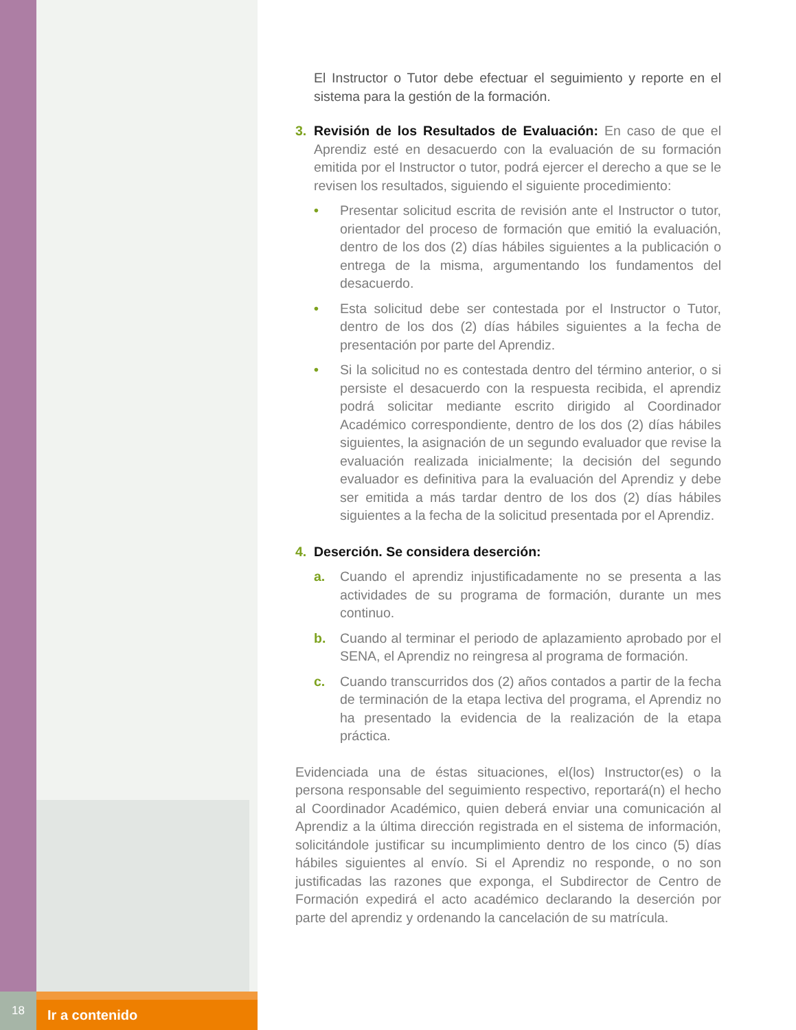El Instructor o Tutor debe efectuar el seguimiento y reporte en el sistema para la gestión de la formación.
3. Revisión de los Resultados de Evaluación: En caso de que el Aprendiz esté en desacuerdo con la evaluación de su formación emitida por el Instructor o tutor, podrá ejercer el derecho a que se le revisen los resultados, siguiendo el siguiente procedimiento:
• Presentar solicitud escrita de revisión ante el Instructor o tutor, orientador del proceso de formación que emitió la evaluación, dentro de los dos (2) días hábiles siguientes a la publicación o entrega de la misma, argumentando los fundamentos del desacuerdo.
• Esta solicitud debe ser contestada por el Instructor o Tutor, dentro de los dos (2) días hábiles siguientes a la fecha de presentación por parte del Aprendiz.
• Si la solicitud no es contestada dentro del término anterior, o si persiste el desacuerdo con la respuesta recibida, el aprendiz podrá solicitar mediante escrito dirigido al Coordinador Académico correspondiente, dentro de los dos (2) días hábiles siguientes, la asignación de un segundo evaluador que revise la evaluación realizada inicialmente; la decisión del segundo evaluador es definitiva para la evaluación del Aprendiz y debe ser emitida a más tardar dentro de los dos (2) días hábiles siguientes a la fecha de la solicitud presentada por el Aprendiz.
4. Deserción. Se considera deserción:
a. Cuando el aprendiz injustificadamente no se presenta a las actividades de su programa de formación, durante un mes continuo.
b. Cuando al terminar el periodo de aplazamiento aprobado por el SENA, el Aprendiz no reingresa al programa de formación.
c. Cuando transcurridos dos (2) años contados a partir de la fecha de terminación de la etapa lectiva del programa, el Aprendiz no ha presentado la evidencia de la realización de la etapa práctica.
Evidenciada una de éstas situaciones, el(los) Instructor(es) o la persona responsable del seguimiento respectivo, reportará(n) el hecho al Coordinador Académico, quien deberá enviar una comunicación al Aprendiz a la última dirección registrada en el sistema de información, solicitándole justificar su incumplimiento dentro de los cinco (5) días hábiles siguientes al envío. Si el Aprendiz no responde, o no son justificadas las razones que exponga, el Subdirector de Centro de Formación expedirá el acto académico declarando la deserción por parte del aprendiz y ordenando la cancelación de su matrícula.
18
Ir a contenido